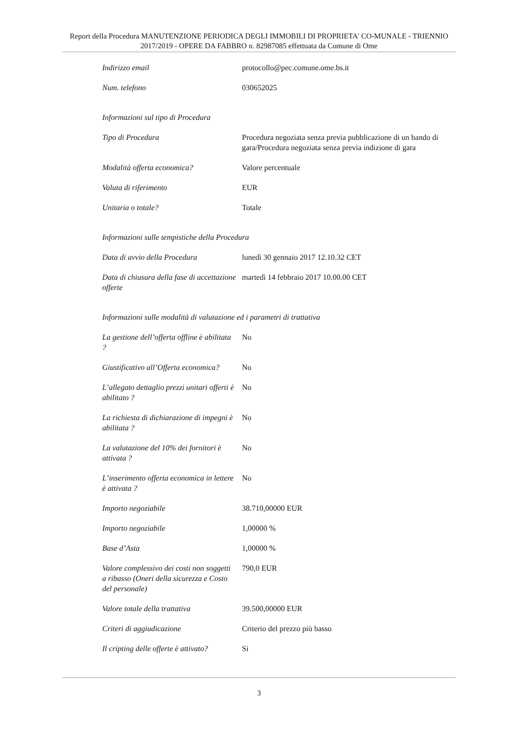Report della Procedura MANUTENZIONE PERIODICA DEGLI IMMOBILI DI PROPRIETA' CO-MUNALE - TRIENNIO 2017/2019 - OPERE DA FABBRO n. 82987085 effettuata da Comune di Ome
| Indirizzo email | protocollo@pec.comune.ome.bs.it |
| Num. telefono | 030652025 |
| Informazioni sul tipo di Procedura | |
| Tipo di Procedura | Procedura negoziata senza previa pubblicazione di un bando di gara/Procedura negoziata senza previa indizione di gara |
| Modalità offerta economica? | Valore percentuale |
| Valuta di riferimento | EUR |
| Unitaria o totale? | Totale |
| Informazioni sulle tempistiche della Procedura | |
| Data di avvio della Procedura | lunedì 30 gennaio 2017 12.10.32 CET |
| Data di chiusura della fase di accettazione offerte | martedì 14 febbraio 2017 10.00.00 CET |
| Informazioni sulle modalità di valutazione ed i parametri di trattativa | |
| La gestione dell’offerta offline è abilitata ? | No |
| Giustificativo all’Offerta economica? | No |
| L’allegato dettaglio prezzi unitari offerti è abilitato ? | No |
| La richiesta di dichiarazione di impegni è abilitata ? | No |
| La valutazione del 10% dei fornitori è attivata ? | No |
| L’inserimento offerta economica in lettere è attivata ? | No |
| Importo negoziabile | 38.710,00000 EUR |
| Importo negoziabile | 1,00000 % |
| Base d’Asta | 1,00000 % |
| Valore complessivo dei costi non soggetti a ribasso (Oneri della sicurezza e Costo del personale) | 790,0 EUR |
| Valore totale della trattativa | 39.500,00000 EUR |
| Criteri di aggiudicazione | Criterio del prezzo più basso |
| Il cripting delle offerte è attivato? | Si |
3